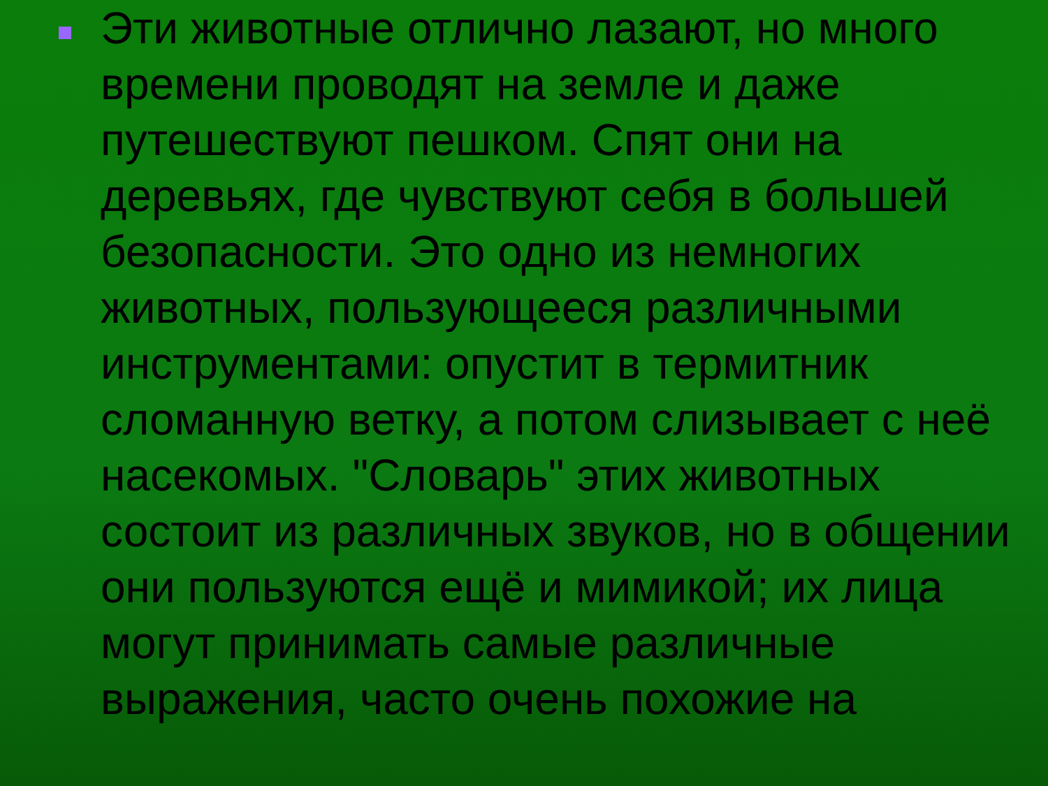Эти животные отлично лазают, но много времени проводят на земле и даже путешествуют пешком. Спят они на деревьях, где чувствуют себя в большей безопасности. Это одно из немногих животных, пользующееся различными инструментами: опустит в термитник сломанную ветку, а потом слизывает с неё насекомых. "Словарь" этих животных состоит из различных звуков, но в общении они пользуются ещё и мимикой; их лица могут принимать самые различные выражения, часто очень похожие на